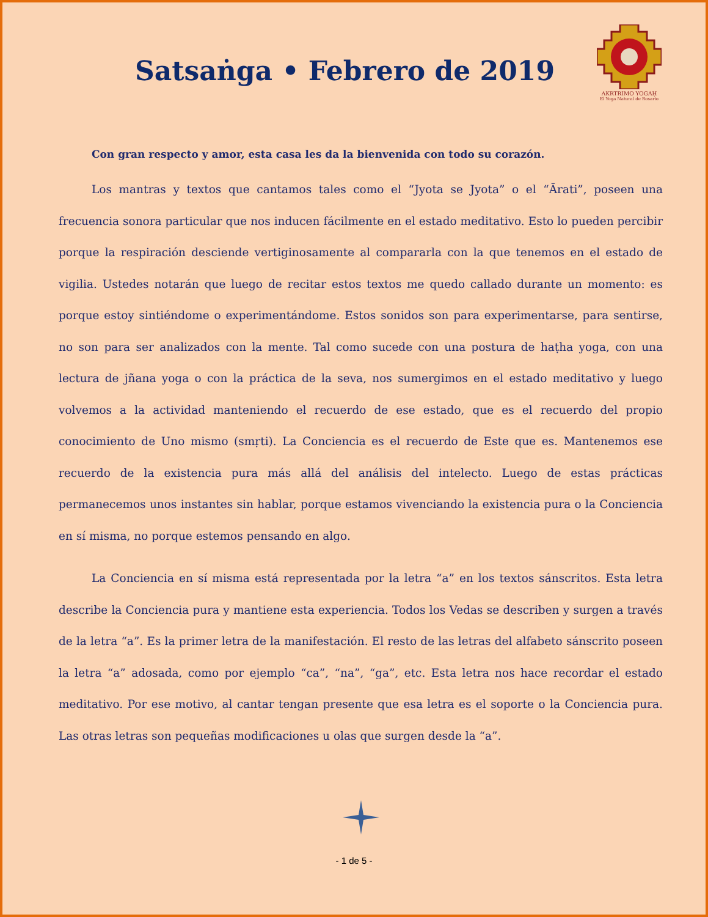Satsaṅga • Febrero de 2019
AKRTRIMO YOGAḤ
El Yoga Natural de Rosario
Con gran respecto y amor, esta casa les da la bienvenida con todo su corazón.
Los mantras y textos que cantamos tales como el “Jyota se Jyota” o el “Ārati”, poseen una frecuencia sonora particular que nos inducen fácilmente en el estado meditativo. Esto lo pueden percibir porque la respiración desciende vertiginosamente al compararla con la que tenemos en el estado de vigilia. Ustedes notarán que luego de recitar estos textos me quedo callado durante un momento: es porque estoy sintiéndome o experimentándome. Estos sonidos son para experimentarse, para sentirse, no son para ser analizados con la mente. Tal como sucede con una postura de haṭha yoga, con una lectura de jñana yoga o con la práctica de la seva, nos sumergimos en el estado meditativo y luego volvemos a la actividad manteniendo el recuerdo de ese estado, que es el recuerdo del propio conocimiento de Uno mismo (smṛti). La Conciencia es el recuerdo de Este que es. Mantenemos ese recuerdo de la existencia pura más allá del análisis del intelecto. Luego de estas prácticas permanecemos unos instantes sin hablar, porque estamos vivenciando la existencia pura o la Conciencia en sí misma, no porque estemos pensando en algo.
La Conciencia en sí misma está representada por la letra “a” en los textos sánscritos. Esta letra describe la Conciencia pura y mantiene esta experiencia. Todos los Vedas se describen y surgen a través de la letra “a”. Es la primer letra de la manifestación. El resto de las letras del alfabeto sánscrito poseen la letra “a” adosada, como por ejemplo “ca”, “na”, “ga”, etc. Esta letra nos hace recordar el estado meditativo. Por ese motivo, al cantar tengan presente que esa letra es el soporte o la Conciencia pura. Las otras letras son pequeñas modificaciones u olas que surgen desde la “a”.
- 1 de 5 -